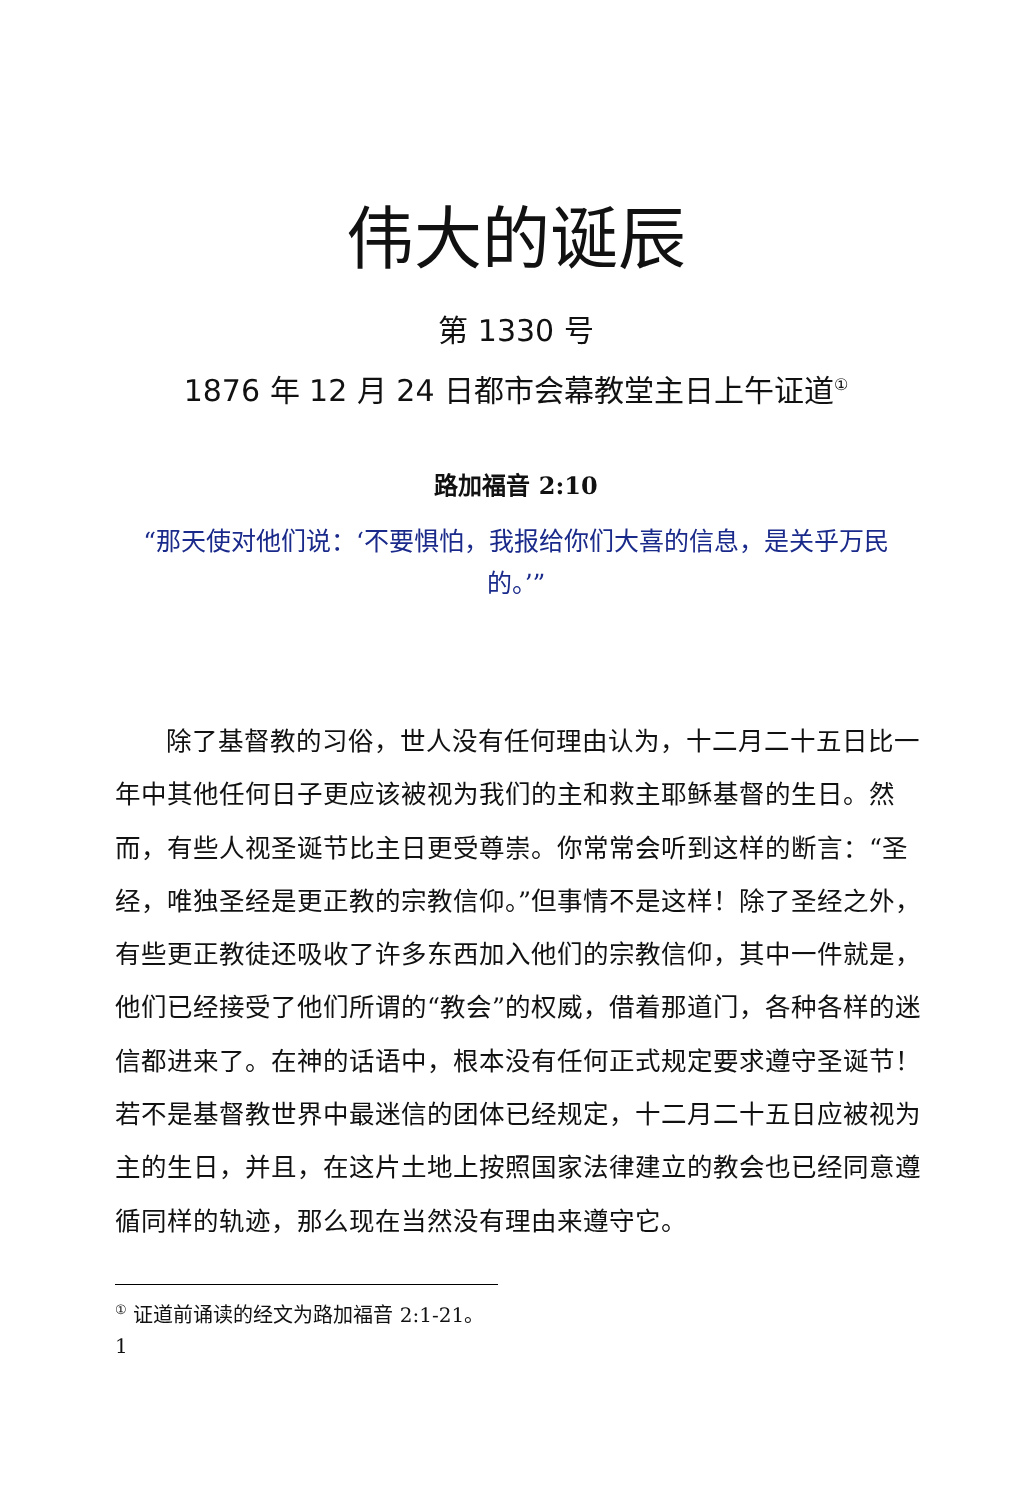伟大的诞辰
第 1330 号
1876 年 12 月 24 日都市会幕教堂主日上午证道<sup>①</sup>
路加福音 2:10
“那天使对他们说：‘不要惧怕，我报给你们大喜的信息，是关乎万民的。’”
除了基督教的习俗，世人没有任何理由认为，十二月二十五日比一年中其他任何日子更应该被视为我们的主和救主耶稣基督的生日。然而，有些人视圣诞节比主日更受尊崇。你常常会听到这样的断言：“圣经，唯独圣经是更正教的宗教信仰。”但事情不是这样！除了圣经之外，有些更正教徒还吸收了许多东西加入他们的宗教信仰，其中一件就是，他们已经接受了他们所谓的“教会”的权威，借着那道门，各种各样的迷信都进来了。在神的话语中，根本没有任何正式规定要求遵守圣诞节！若不是基督教世界中最迷信的团体已经规定，十二月二十五日应被视为主的生日，并且，在这片土地上按照国家法律建立的教会也已经同意遵循同样的轨迹，那么现在当然没有理由来遵守它。
<sup>①</sup> 证道前诵读的经文为路加福音 2:1-21。
1